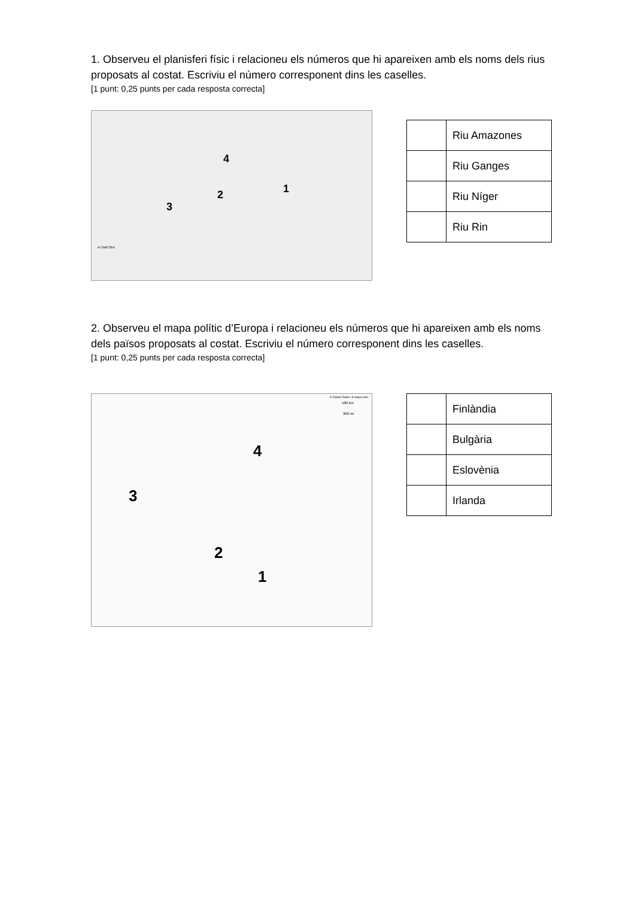1. Observeu el planisferi físic i relacioneu els números que hi apareixen amb els noms dels rius proposats al costat. Escriviu el número corresponent dins les caselles.
[1 punt: 0,25 punts per cada resposta correcta]
4
1 2
3
ALTIMETRIA
| | Riu Amazones |
| | Riu Ganges |
| | Riu Níger |
| | Riu Rin |
2. Observeu el mapa polític d’Europa i relacioneu els números que hi apareixen amb els noms dels països proposats al costat. Escriviu el número corresponent dins les caselles.
[1 punt: 0,25 punts per cada resposta correcta]
© Daniel Dalet / d-maps.com
500 km
300 mi
4
3
2
1
| | Finlàndia |
| | Bulgària |
| | Eslovènia |
| | Irlanda |